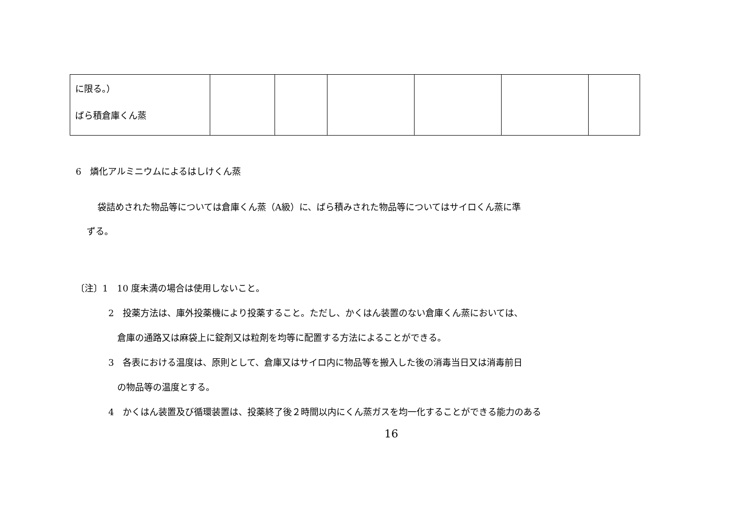| に限る。） ばら積倉庫くん蒸 | | | | | | |
6　燐化アルミニウムによるはしけくん蒸
袋詰めされた物品等については倉庫くん蒸（A級）に、ばら積みされた物品等についてはサイロくん蒸に準
ずる。
〔注〕1　10 度未満の場合は使用しないこと。
2　投薬方法は、庫外投薬機により投薬すること。ただし、かくはん装置のない倉庫くん蒸においては、
倉庫の通路又は麻袋上に錠剤又は粒剤を均等に配置する方法によることができる。
3　各表における温度は、原則として、倉庫又はサイロ内に物品等を搬入した後の消毒当日又は消毒前日
の物品等の温度とする。
4　かくはん装置及び循環装置は、投薬終了後２時間以内にくん蒸ガスを均一化することができる能力のある
16